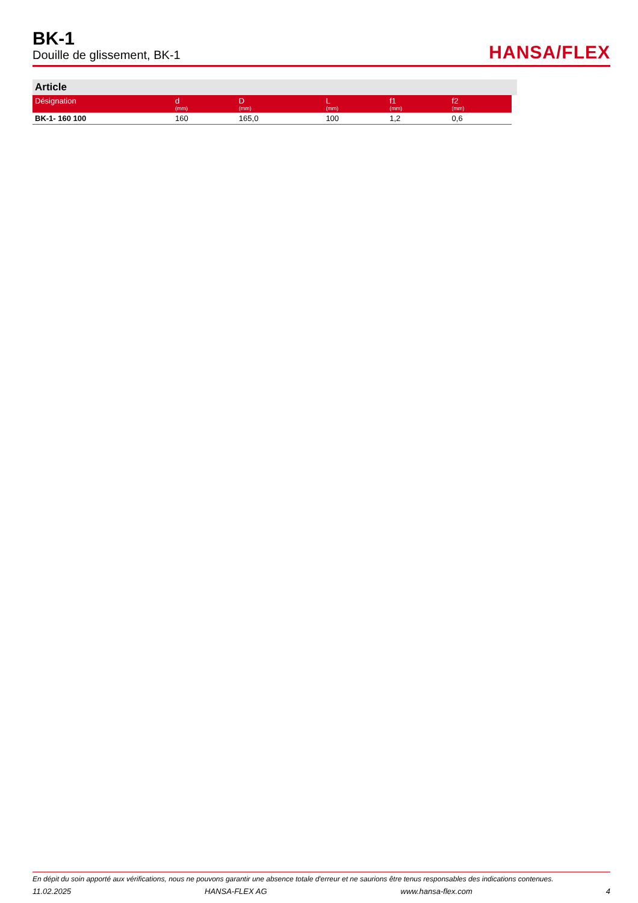BK-1
Douille de glissement, BK-1
HANSA/FLEX
Article
| Désignation | d (mm) | D (mm) | L (mm) | f1 (mm) | f2 (mm) |
| --- | --- | --- | --- | --- | --- |
| BK-1- 160 100 | 160 | 165,0 | 100 | 1,2 | 0,6 |
En dépit du soin apporté aux vérifications, nous ne pouvons garantir une absence totale d'erreur et ne saurions être tenus responsables des indications contenues.
11.02.2025 HANSA-FLEX AG www.hansa-flex.com 4